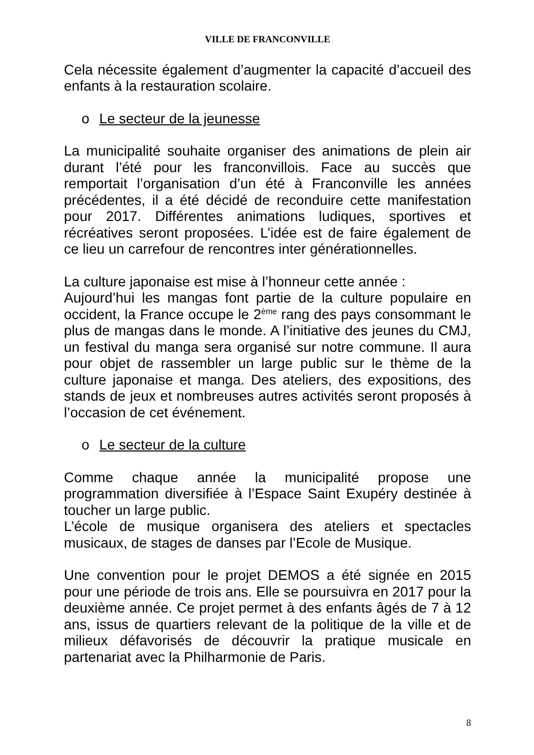VILLE DE FRANCONVILLE
Cela nécessite également d’augmenter la capacité d’accueil des enfants à la restauration scolaire.
o Le secteur de la jeunesse
La municipalité souhaite organiser des animations de plein air durant l’été pour les franconvillois. Face au succès que remportait l’organisation d’un été à Franconville les années précédentes, il a été décidé de reconduire cette manifestation pour 2017. Différentes animations ludiques, sportives et récréatives seront proposées. L’idée est de faire également de ce lieu un carrefour de rencontres inter générationnelles.
La culture japonaise est mise à l’honneur cette année :
Aujourd’hui les mangas font partie de la culture populaire en occident, la France occupe le 2<sup>ème</sup> rang des pays consommant le plus de mangas dans le monde. A l’initiative des jeunes du CMJ, un festival du manga sera organisé sur notre commune. Il aura pour objet de rassembler un large public sur le thème de la culture japonaise et manga. Des ateliers, des expositions, des stands de jeux et nombreuses autres activités seront proposés à l’occasion de cet événement.
o Le secteur de la culture
Comme chaque année la municipalité propose une programmation diversifiée à l’Espace Saint Exupéry destinée à toucher un large public.
L’école de musique organisera des ateliers et spectacles musicaux, de stages de danses par l’Ecole de Musique.
Une convention pour le projet DEMOS a été signée en 2015 pour une période de trois ans. Elle se poursuivra en 2017 pour la deuxième année. Ce projet permet à des enfants âgés de 7 à 12 ans, issus de quartiers relevant de la politique de la ville et de milieux défavorisés de découvrir la pratique musicale en partenariat avec la Philharmonie de Paris.
8